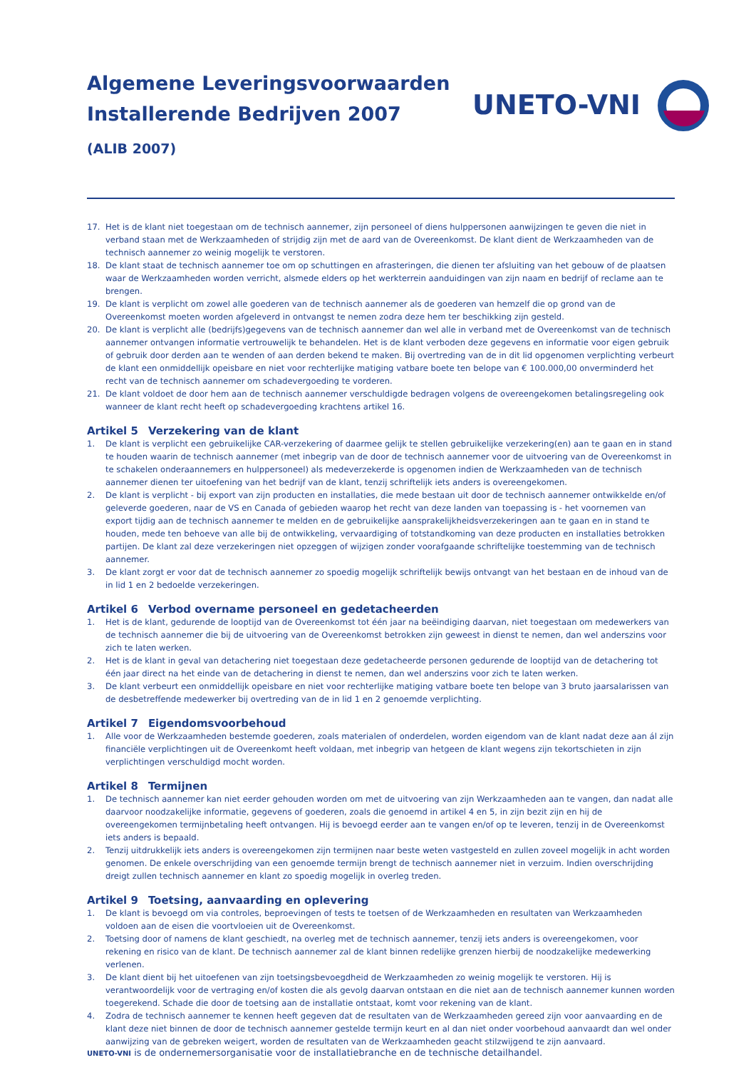Algemene Leveringsvoorwaarden
Installerende Bedrijven 2007
(ALIB 2007)
UNETO-VNI
17. Het is de klant niet toegestaan om de technisch aannemer, zijn personeel of diens hulppersonen aanwijzingen te geven die niet in verband staan met de Werkzaamheden of strijdig zijn met de aard van de Overeenkomst. De klant dient de Werkzaamheden van de technisch aanne­mer zo weinig mogelijk te verstoren.
18. De klant staat de technisch aannemer toe om op schuttingen en afrasteringen, die dienen ter afsluiting van het gebouw of de plaatsen waar de Werkzaamheden worden verricht, alsmede elders op het werkterrein aanduidingen van zijn naam en bedrijf of reclame aan te brengen.
19. De klant is verplicht om zowel alle goederen van de technisch aannemer als de goederen van hemzelf die op grond van de Overeenkomst moeten worden afgeleverd in ontvangst te nemen zodra deze hem ter beschikking zijn gesteld.
20. De klant is verplicht alle (bedrijfs)gegevens van de technisch aannemer dan wel alle in verband met de Overeenkomst van de technisch aannemer ontvangen informatie vertrouwelijk te behandelen. Het is de klant verboden deze gegevens en informatie voor eigen gebruik of gebruik door derden aan te wenden of aan derden bekend te maken. Bij overtreding van de in dit lid opgenomen verplichting verbeurt de klant een onmiddellijk opeisbare en niet voor rechterlijke matiging vatbare boete ten belope van € 100.000,00 onverminderd het recht van de technisch aannemer om schadevergoeding te vorderen.
21. De klant voldoet de door hem aan de technisch aannemer verschuldigde bedragen volgens de overeengekomen betalingsregeling ook wan­neer de klant recht heeft op schadevergoeding krachtens artikel 16.
Artikel 5 Verzekering van de klant
1. De klant is verplicht een gebruikelijke CAR-verzekering of daarmee gelijk te stellen gebruikelijke verzekering(en) aan te gaan en in stand te houden waarin de technisch aannemer (met inbegrip van de door de technisch aannemer voor de uitvoering van de Overeenkomst in te scha­kelen onderaannemers en hulppersoneel) als medeverzekerde is opgenomen indien de Werkzaamheden van de technisch aannemer dienen ter uitoefening van het bedrijf van de klant, tenzij schriftelijk iets anders is overeengekomen.
2. De klant is verplicht - bij export van zijn producten en installaties, die mede bestaan uit door de technisch aannemer ontwikkelde en/of ge­leverde goederen, naar de VS en Canada of gebieden waarop het recht van deze landen van toepassing is - het voornemen van export tijdig aan de technisch aannemer te melden en de gebruikelijke aansprakelijkheidsverzekeringen aan te gaan en in stand te houden, mede ten be­hoeve van alle bij de ontwikkeling, vervaardiging of totstandkoming van deze producten en installaties betrokken partijen. De klant zal deze verzekeringen niet opzeggen of wijzigen zonder voorafgaande schriftelijke toestemming van de technisch aannemer.
3. De klant zorgt er voor dat de technisch aannemer zo spoedig mogelijk schriftelijk bewijs ontvangt van het bestaan en de inhoud van de in lid 1 en 2 bedoelde verzekeringen.
Artikel 6 Verbod overname personeel en gedetacheerden
1. Het is de klant, gedurende de looptijd van de Overeenkomst tot één jaar na beëindiging daarvan, niet toegestaan om medewerkers van de technisch aannemer die bij de uitvoering van de Overeenkomst betrokken zijn geweest in dienst te nemen, dan wel anderszins voor zich te laten werken.
2. Het is de klant in geval van detachering niet toegestaan deze gedetacheerde personen gedurende de looptijd van de detachering tot één jaar direct na het einde van de detachering in dienst te nemen, dan wel anderszins voor zich te laten werken.
3. De klant verbeurt een onmiddellijk opeisbare en niet voor rechterlijke matiging vatbare boete ten belope van 3 bruto jaarsalarissen van de desbetreffende medewerker bij overtreding van de in lid 1 en 2 genoemde verplichting.
Artikel 7 Eigendomsvoorbehoud
1. Alle voor de Werkzaamheden bestemde goederen, zoals materialen of onderdelen, worden eigendom van de klant nadat deze aan ál zijn financiële verplichtingen uit de Overeenkomt heeft voldaan, met inbegrip van hetgeen de klant wegens zijn tekortschieten in zijn verplich­tingen verschuldigd mocht worden.
Artikel 8 Termijnen
1. De technisch aannemer kan niet eerder gehouden worden om met de uitvoering van zijn Werkzaamheden aan te vangen, dan nadat alle daarvoor noodzakelijke informatie, gegevens of goederen, zoals die genoemd in artikel 4 en 5, in zijn bezit zijn en hij de overeengekomen termijnbetaling heeft ontvangen. Hij is bevoegd eerder aan te vangen en/of op te leveren, tenzij in de Overeenkomst iets anders is bepaald.
2. Tenzij uitdrukkelijk iets anders is overeengekomen zijn termijnen naar beste weten vastgesteld en zullen zoveel mogelijk in acht worden genomen. De enkele overschrijding van een genoemde termijn brengt de technisch aannemer niet in verzuim. Indien overschrijding dreigt zullen technisch aannemer en klant zo spoedig mogelijk in overleg treden.
Artikel 9 Toetsing, aanvaarding en oplevering
1. De klant is bevoegd om via controles, beproevingen of tests te toetsen of de Werkzaamheden en resultaten van Werkzaamheden voldoen aan de eisen die voortvloeien uit de Overeenkomst.
2. Toetsing door of namens de klant geschiedt, na overleg met de technisch aannemer, tenzij iets anders is overeengekomen, voor rekening en risico van de klant. De technisch aannemer zal de klant binnen redelijke grenzen hierbij de noodzakelijke medewerking verlenen.
3. De klant dient bij het uitoefenen van zijn toetsingsbevoegdheid de Werkzaamheden zo weinig mogelijk te verstoren. Hij is verantwoordelijk voor de vertraging en/of kosten die als gevolg daarvan ontstaan en die niet aan de technisch aannemer kunnen worden toegerekend. Schade die door de toetsing aan de installatie ontstaat, komt voor rekening van de klant.
4. Zodra de technisch aannemer te kennen heeft gegeven dat de resultaten van de Werkzaamheden gereed zijn voor aanvaarding en de klant deze niet binnen de door de technisch aannemer gestelde termijn keurt en al dan niet onder voorbehoud aanvaardt dan wel onder aanwij­zing van de gebreken weigert, worden de resultaten van de Werkzaamheden geacht stilzwijgend te zijn aanvaard.
UNETO-VNI is de ondernemersorganisatie voor de installatiebranche en de technische detailhandel.